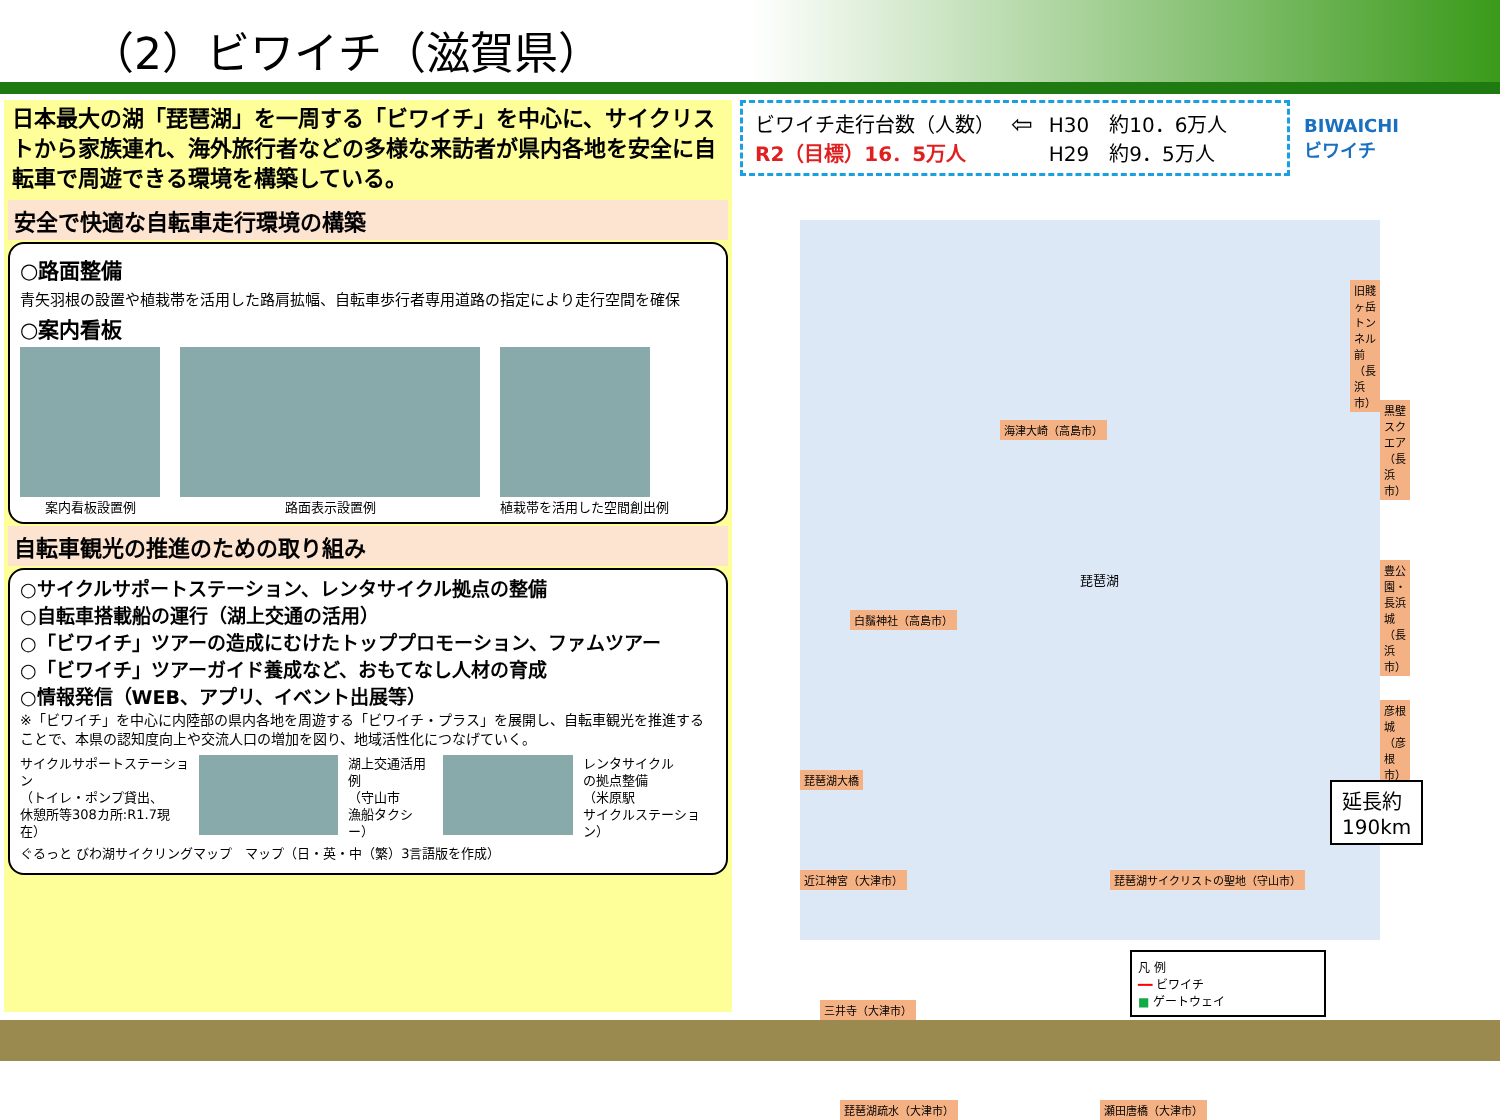（2）ビワイチ（滋賀県）
日本最大の湖「琵琶湖」を一周する「ビワイチ」を中心に、サイクリストから家族連れ、海外旅行者などの多様な来訪者が県内各地を安全に自転車で周遊できる環境を構築している。
安全で快適な自転車走行環境の構築
○路面整備
青矢羽根の設置や植栽帯を活用した路肩拡幅、自転車歩行者専用道路の指定により走行空間を確保
○案内看板
案内看板設置例 路面表示設置例 植栽帯を活用した空間創出例
自転車観光の推進のための取り組み
○サイクルサポートステーション、レンタサイクル拠点の整備
○自転車搭載船の運行（湖上交通の活用）
○「ビワイチ」ツアーの造成にむけたトッププロモーション、ファムツアー
○「ビワイチ」ツアーガイド養成など、おもてなし人材の育成
○情報発信（WEB、アプリ、イベント出展等）
※「ビワイチ」を中心に内陸部の県内各地を周遊する「ビワイチ・プラス」を展開し、自転車観光を推進することで、本県の認知度向上や交流人口の増加を図り、地域活性化につなげていく。
サイクルサポートステーション
（トイレ・ポンプ貸出、
休憩所等308カ所:R1.7現在）
湖上交通活用例
（守山市
漁船タクシー）
レンタサイクル
の拠点整備
（米原駅
サイクルステーション）
ぐるっと びわ湖サイクリングマップ　マップ（日・英・中（繁）3言語版を作成）
ビワイチ走行台数（人数）
R2（目標）16．5万人
⇦
H30　約10．6万人
H29　約9．5万人
BIWAICHI
ビワイチ
旧賤ヶ岳トンネル前（長浜市）
海津大崎（高島市）
黒壁スクエア（長浜市）
白鬚神社（高島市）
豊公園・長浜城（長浜市）
琵琶湖
彦根城（彦根市）
琵琶湖大橋
延長約190km
近江神宮（大津市） 琵琶湖サイクリストの聖地（守山市）
三井寺（大津市）
凡 例
━━ ビワイチ
■ ゲートウェイ
琵琶湖疏水（大津市） 瀬田唐橋（大津市）